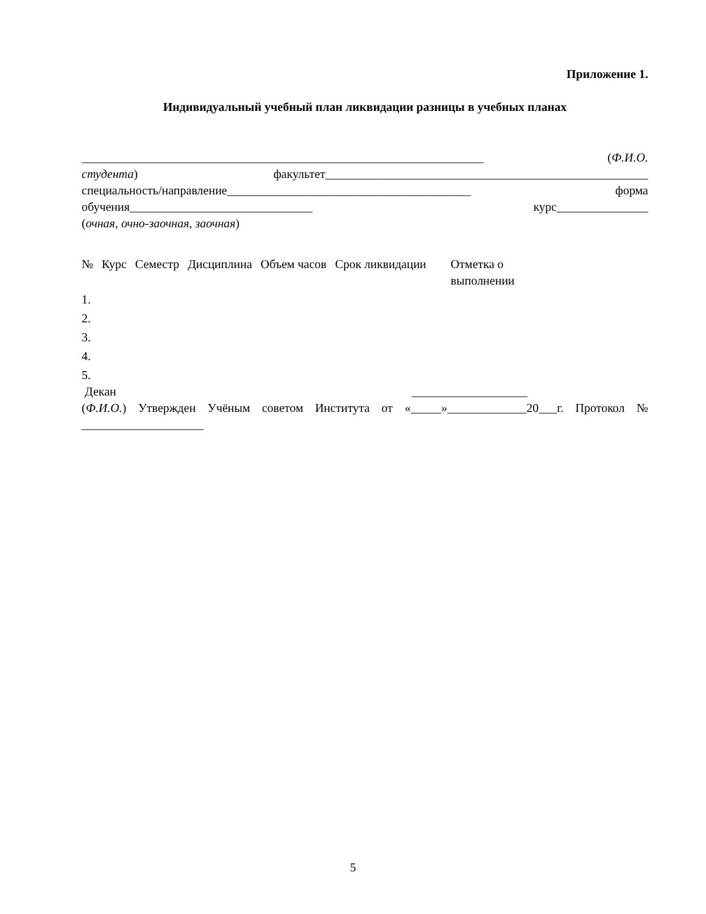Приложение 1.
Индивидуальный учебный план ликвидации разницы в учебных планах
__________________________________________________________________ (Ф.И.О.
студента) факультет_____________________________________________________
специальность/направление________________________________________ форма
обучения______________________________ курс_______________
(очная, очно-заочная, заочная)
| № | Курс | Семестр | Дисциплина | Объем часов | Срок ликвидации | Отметка о выполнении |
| 1. | | | | | | |
| 2. | | | | | | |
| 3. | | | | | | |
| 4. | | | | | | |
| 5. | | | | | | |
Декан ___________________
(Ф.И.О.) Утвержден Учёным советом Института от «_____»_____________20___г. Протокол №
____________________
5